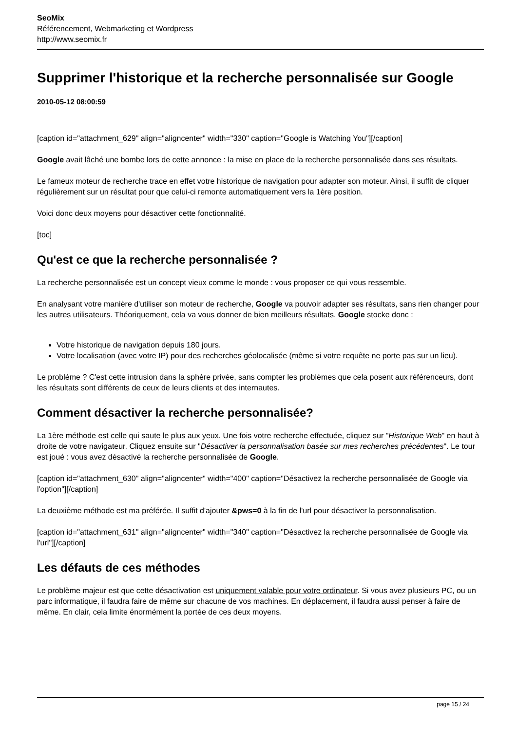SeoMix
Référencement, Webmarketing et Wordpress
http://www.seomix.fr
Supprimer l'historique et la recherche personnalisée sur Google
2010-05-12 08:00:59
[caption id="attachment_629" align="aligncenter" width="330" caption="Google is Watching You"][/caption]
Google avait lâché une bombe lors de cette annonce : la mise en place de la recherche personnalisée dans ses résultats.
Le fameux moteur de recherche trace en effet votre historique de navigation pour adapter son moteur. Ainsi, il suffit de cliquer régulièrement sur un résultat pour que celui-ci remonte automatiquement vers la 1ère position.
Voici donc deux moyens pour désactiver cette fonctionnalité.
[toc]
Qu'est ce que la recherche personnalisée ?
La recherche personnalisée est un concept vieux comme le monde : vous proposer ce qui vous ressemble.
En analysant votre manière d'utiliser son moteur de recherche, Google va pouvoir adapter ses résultats, sans rien changer pour les autres utilisateurs. Théoriquement, cela va vous donner de bien meilleurs résultats. Google stocke donc :
Votre historique de navigation depuis 180 jours.
Votre localisation (avec votre IP) pour des recherches géolocalisée (même si votre requête ne porte pas sur un lieu).
Le problème ? C'est cette intrusion dans la sphère privée, sans compter les problèmes que cela posent aux référenceurs, dont les résultats sont différents de ceux de leurs clients et des internautes.
Comment désactiver la recherche personnalisée?
La 1ère méthode est celle qui saute le plus aux yeux. Une fois votre recherche effectuée, cliquez sur "Historique Web" en haut à droite de votre navigateur. Cliquez ensuite sur "Désactiver la personnalisation basée sur mes recherches précédentes". Le tour est joué : vous avez désactivé la recherche personnalisée de Google.
[caption id="attachment_630" align="aligncenter" width="400" caption="Désactivez la recherche personnalisée de Google via l'option"][/caption]
La deuxième méthode est ma préférée. Il suffit d'ajouter &pws=0 à la fin de l'url pour désactiver la personnalisation.
[caption id="attachment_631" align="aligncenter" width="340" caption="Désactivez la recherche personnalisée de Google via l'url"][/caption]
Les défauts de ces méthodes
Le problème majeur est que cette désactivation est uniquement valable pour votre ordinateur. Si vous avez plusieurs PC, ou un parc informatique, il faudra faire de même sur chacune de vos machines. En déplacement, il faudra aussi penser à faire de même. En clair, cela limite énormément la portée de ces deux moyens.
page 15 / 24